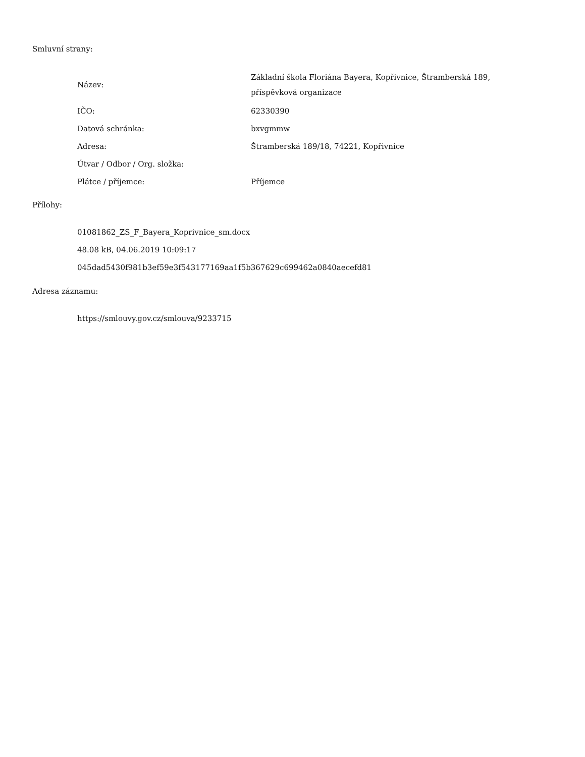Smluvní strany:
| Název: | Základní škola Floriána Bayera, Kopřivnice, Štramberská 189, příspěvková organizace |
| IČO: | 62330390 |
| Datová schránka: | bxvgmmw |
| Adresa: | Štramberská 189/18, 74221, Kopřivnice |
| Útvar / Odbor / Org. složka: | |
| Plátce / příjemce: | Příjemce |
Přílohy:
01081862_ZS_F_Bayera_Koprivnice_sm.docx
48.08 kB, 04.06.2019 10:09:17
045dad5430f981b3ef59e3f543177169aa1f5b367629c699462a0840aecefd81
Adresa záznamu:
https://smlouvy.gov.cz/smlouva/9233715